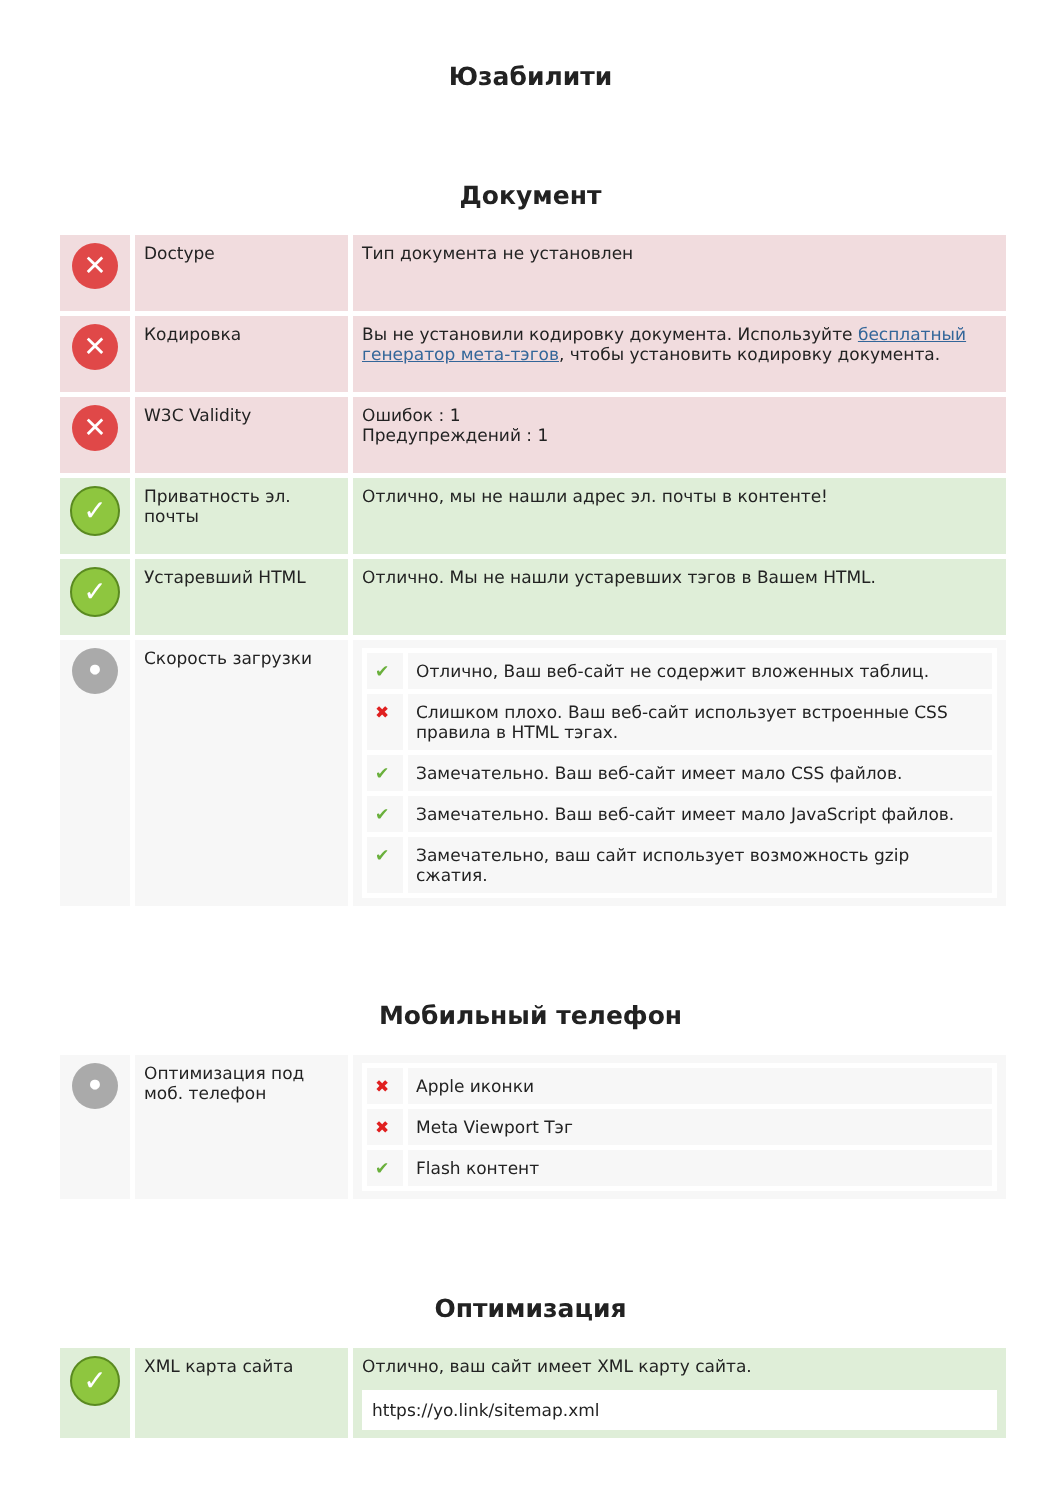Юзабилити
Документ
| ✕ | Doctype | Тип документа не установлен |
| ✕ | Кодировка | Вы не установили кодировку документа. Используйте бесплатный генератор мета-тэгов , чтобы установить кодировку документа. |
| ✕ | W3C Validity | Ошибок : 1 Предупреждений : 1 |
| ✓ | Приватность эл. почты | Отлично, мы не нашли адрес эл. почты в контенте! |
| ✓ | Устаревший HTML | Отлично. Мы не нашли устаревших тэгов в Вашем HTML. |
| • | Скорость загрузки | / ✔ / Отлично, Ваш веб-сайт не содержит вложенных таблиц. / / ✖ / Слишком плохо. Ваш веб-сайт использует встроенные CSS правила в HTML тэгах. / / ✔ / Замечательно. Ваш веб-сайт имеет мало CSS файлов. / / ✔ / Замечательно. Ваш веб-сайт имеет мало JavaScript файлов. / / ✔ / Замечательно, ваш сайт использует возможность gzip сжатия. / |
Мобильный телефон
| • | Оптимизация под моб. телефон | / ✖ / Apple иконки / / ✖ / Meta Viewport Тэг / / ✔ / Flash контент / |
Оптимизация
| ✓ | XML карта сайта | Отлично, ваш сайт имеет XML карту сайта. https://yo.link/sitemap.xml |